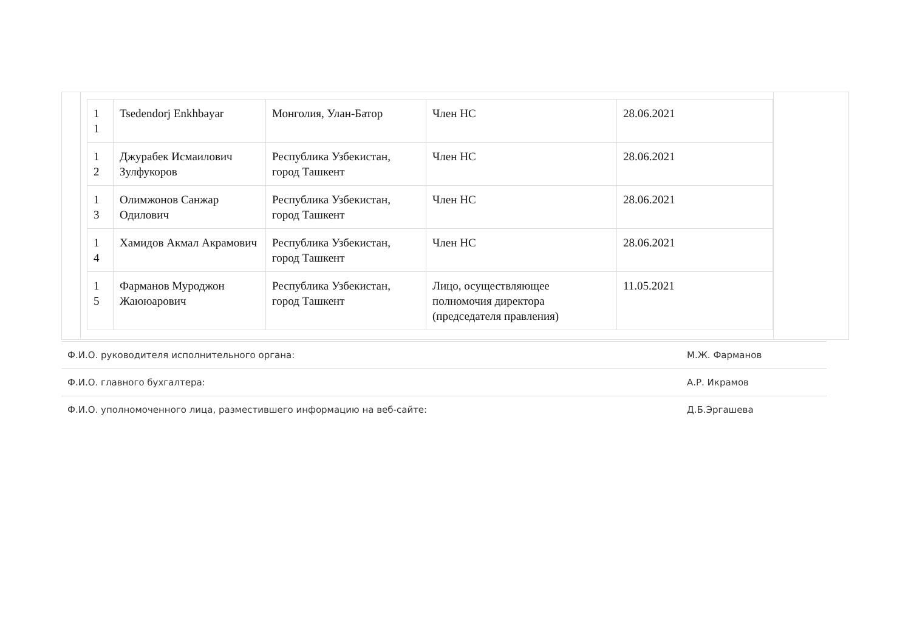| 1 1 | Tsedendorj Enkhbayar | Монголия, Улан-Батор | Член НС | 28.06.2021 |
| 1 2 | Джурабек Исмаилович Зулфукоров | Республика Узбекистан, город Ташкент | Член НС | 28.06.2021 |
| 1 3 | Олимжонов Санжар Одилович | Республика Узбекистан, город Ташкент | Член НС | 28.06.2021 |
| 1 4 | Хамидов Акмал Акрамович | Республика Узбекистан, город Ташкент | Член НС | 28.06.2021 |
| 1 5 | Фарманов Муроджон Жаююарович | Республика Узбекистан, город Ташкент | Лицо, осуществляющее полномочия директора (председателя правления) | 11.05.2021 |
| Ф.И.О. руководителя исполнительного органа: | М.Ж. Фарманов |
| Ф.И.О. главного бухгалтера: | А.Р. Икрамов |
| Ф.И.О. уполномоченного лица, разместившего информацию на веб-сайте: | Д.Б.Эргашева |